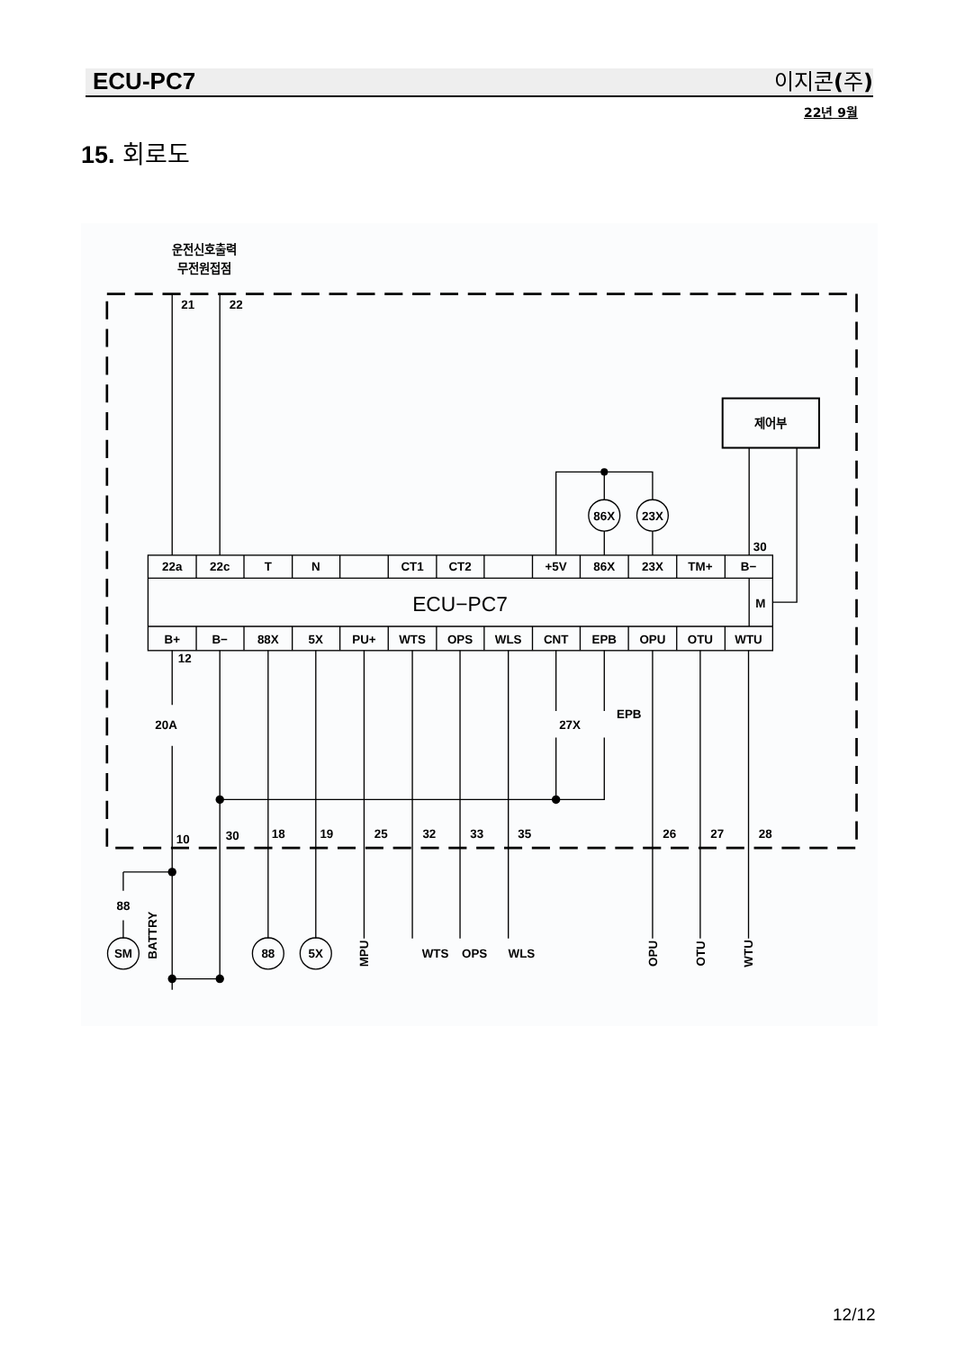ECU-PC7 이지콘(주)
22년 9월
15. 회로도
운전신호출력
무전원접점
21
22
제어부
86X
23X
30
22a
22c
T
N
CT1
CT2
+5V
86X
23X
TM+
B−
ECU−PC7
M
B+
B−
88X
5X
PU+
WTS
OPS
WLS
CNT
EPB
OPU
OTU
WTU
12
20A
27X
EPB
10
30
18
19
25
32
33
35
26
27
28
88
SM
88
5X
BATTRY
WTS
OPS
WLS
MPU
OPU
OTU
WTU
12/12